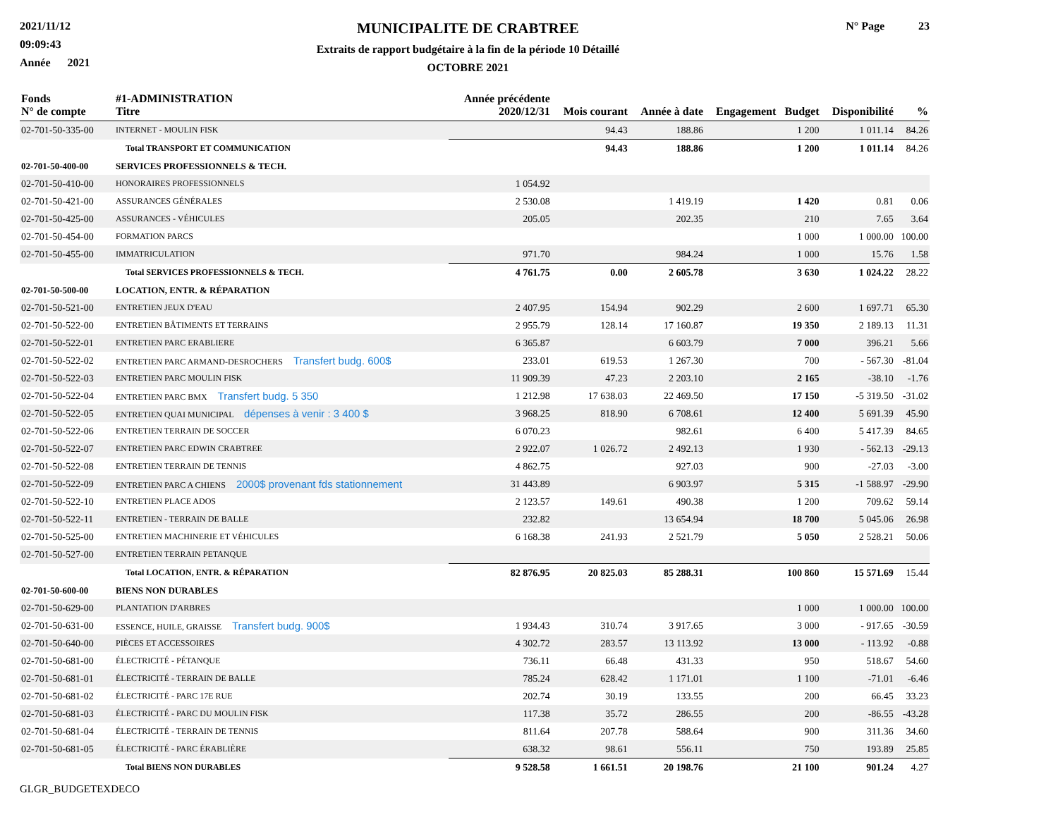2021/11/12
09:09:43
Année 2021
MUNICIPALITE DE CRABTREE
Extraits de rapport budgétaire à la fin de la période 10 Détaillé
OCTOBRE 2021
N° Page 23
| Fonds N° de compte | #1-ADMINISTRATION Titre | Année précédente 2020/12/31 | Mois courant | Année à date | Engagement | Budget | Disponibilité | % |
| --- | --- | --- | --- | --- | --- | --- | --- | --- |
| 02-701-50-335-00 | INTERNET - MOULIN FISK | | 94.43 | 188.86 | | 1 200 | 1 011.14 | 84.26 |
| | Total TRANSPORT ET COMMUNICATION | | 94.43 | 188.86 | | 1 200 | 1 011.14 | 84.26 |
| 02-701-50-400-00 | SERVICES PROFESSIONNELS & TECH. | | | | | | | |
| 02-701-50-410-00 | HONORAIRES PROFESSIONNELS | 1 054.92 | | | | | | |
| 02-701-50-421-00 | ASSURANCES GÉNÉRALES | 2 530.08 | | 1 419.19 | | 1 420 | 0.81 | 0.06 |
| 02-701-50-425-00 | ASSURANCES - VÉHICULES | 205.05 | | 202.35 | | 210 | 7.65 | 3.64 |
| 02-701-50-454-00 | FORMATION PARCS | | | | | 1 000 | 1 000.00 | 100.00 |
| 02-701-50-455-00 | IMMATRICULATION | 971.70 | | 984.24 | | 1 000 | 15.76 | 1.58 |
| | Total SERVICES PROFESSIONNELS & TECH. | 4 761.75 | 0.00 | 2 605.78 | | 3 630 | 1 024.22 | 28.22 |
| 02-701-50-500-00 | LOCATION, ENTR. & RÉPARATION | | | | | | | |
| 02-701-50-521-00 | ENTRETIEN JEUX D'EAU | 2 407.95 | 154.94 | 902.29 | | 2 600 | 1 697.71 | 65.30 |
| 02-701-50-522-00 | ENTRETIEN BÂTIMENTS ET TERRAINS | 2 955.79 | 128.14 | 17 160.87 | | 19 350 | 2 189.13 | 11.31 |
| 02-701-50-522-01 | ENTRETIEN PARC ERABLIERE | 6 365.87 | | 6 603.79 | | 7 000 | 396.21 | 5.66 |
| 02-701-50-522-02 | ENTRETIEN PARC ARMAND-DESROCHERS Transfert budg. 600$ | 233.01 | 619.53 | 1 267.30 | | 700 | - 567.30 | -81.04 |
| 02-701-50-522-03 | ENTRETIEN PARC MOULIN FISK | 11 909.39 | 47.23 | 2 203.10 | | 2 165 | -38.10 | -1.76 |
| 02-701-50-522-04 | ENTRETIEN PARC BMX Transfert budg. 5 350 | 1 212.98 | 17 638.03 | 22 469.50 | | 17 150 | -5 319.50 | -31.02 |
| 02-701-50-522-05 | ENTRETIEN QUAI MUNICIPAL dépenses à venir : 3 400 $ | 3 968.25 | 818.90 | 6 708.61 | | 12 400 | 5 691.39 | 45.90 |
| 02-701-50-522-06 | ENTRETIEN TERRAIN DE SOCCER | 6 070.23 | | 982.61 | | 6 400 | 5 417.39 | 84.65 |
| 02-701-50-522-07 | ENTRETIEN PARC EDWIN CRABTREE | 2 922.07 | 1 026.72 | 2 492.13 | | 1 930 | - 562.13 | -29.13 |
| 02-701-50-522-08 | ENTRETIEN TERRAIN DE TENNIS | 4 862.75 | | 927.03 | | 900 | -27.03 | -3.00 |
| 02-701-50-522-09 | ENTRETIEN PARC A CHIENS 2000$ provenant fds stationnement | 31 443.89 | | 6 903.97 | | 5 315 | -1 588.97 | -29.90 |
| 02-701-50-522-10 | ENTRETIEN PLACE ADOS | 2 123.57 | 149.61 | 490.38 | | 1 200 | 709.62 | 59.14 |
| 02-701-50-522-11 | ENTRETIEN - TERRAIN DE BALLE | 232.82 | | 13 654.94 | | 18 700 | 5 045.06 | 26.98 |
| 02-701-50-525-00 | ENTRETIEN MACHINERIE ET VÉHICULES | 6 168.38 | 241.93 | 2 521.79 | | 5 050 | 2 528.21 | 50.06 |
| 02-701-50-527-00 | ENTRETIEN TERRAIN PETANQUE | | | | | | | |
| | Total LOCATION, ENTR. & RÉPARATION | 82 876.95 | 20 825.03 | 85 288.31 | | 100 860 | 15 571.69 | 15.44 |
| 02-701-50-600-00 | BIENS NON DURABLES | | | | | | | |
| 02-701-50-629-00 | PLANTATION D'ARBRES | | | | | 1 000 | 1 000.00 | 100.00 |
| 02-701-50-631-00 | ESSENCE, HUILE, GRAISSE Transfert budg. 900$ | 1 934.43 | 310.74 | 3 917.65 | | 3 000 | - 917.65 | -30.59 |
| 02-701-50-640-00 | PIÈCES ET ACCESSOIRES | 4 302.72 | 283.57 | 13 113.92 | | 13 000 | - 113.92 | -0.88 |
| 02-701-50-681-00 | ÉLECTRICITÉ - PÉTANQUE | 736.11 | 66.48 | 431.33 | | 950 | 518.67 | 54.60 |
| 02-701-50-681-01 | ÉLECTRICITÉ - TERRAIN DE BALLE | 785.24 | 628.42 | 1 171.01 | | 1 100 | -71.01 | -6.46 |
| 02-701-50-681-02 | ÉLECTRICITÉ - PARC 17E RUE | 202.74 | 30.19 | 133.55 | | 200 | 66.45 | 33.23 |
| 02-701-50-681-03 | ÉLECTRICITÉ - PARC DU MOULIN FISK | 117.38 | 35.72 | 286.55 | | 200 | -86.55 | -43.28 |
| 02-701-50-681-04 | ÉLECTRICITÉ - TERRAIN DE TENNIS | 811.64 | 207.78 | 588.64 | | 900 | 311.36 | 34.60 |
| 02-701-50-681-05 | ÉLECTRICITÉ - PARC ÉRABLIÈRE | 638.32 | 98.61 | 556.11 | | 750 | 193.89 | 25.85 |
| | Total BIENS NON DURABLES | 9 528.58 | 1 661.51 | 20 198.76 | | 21 100 | 901.24 | 4.27 |
GLGR_BUDGETEXDECO